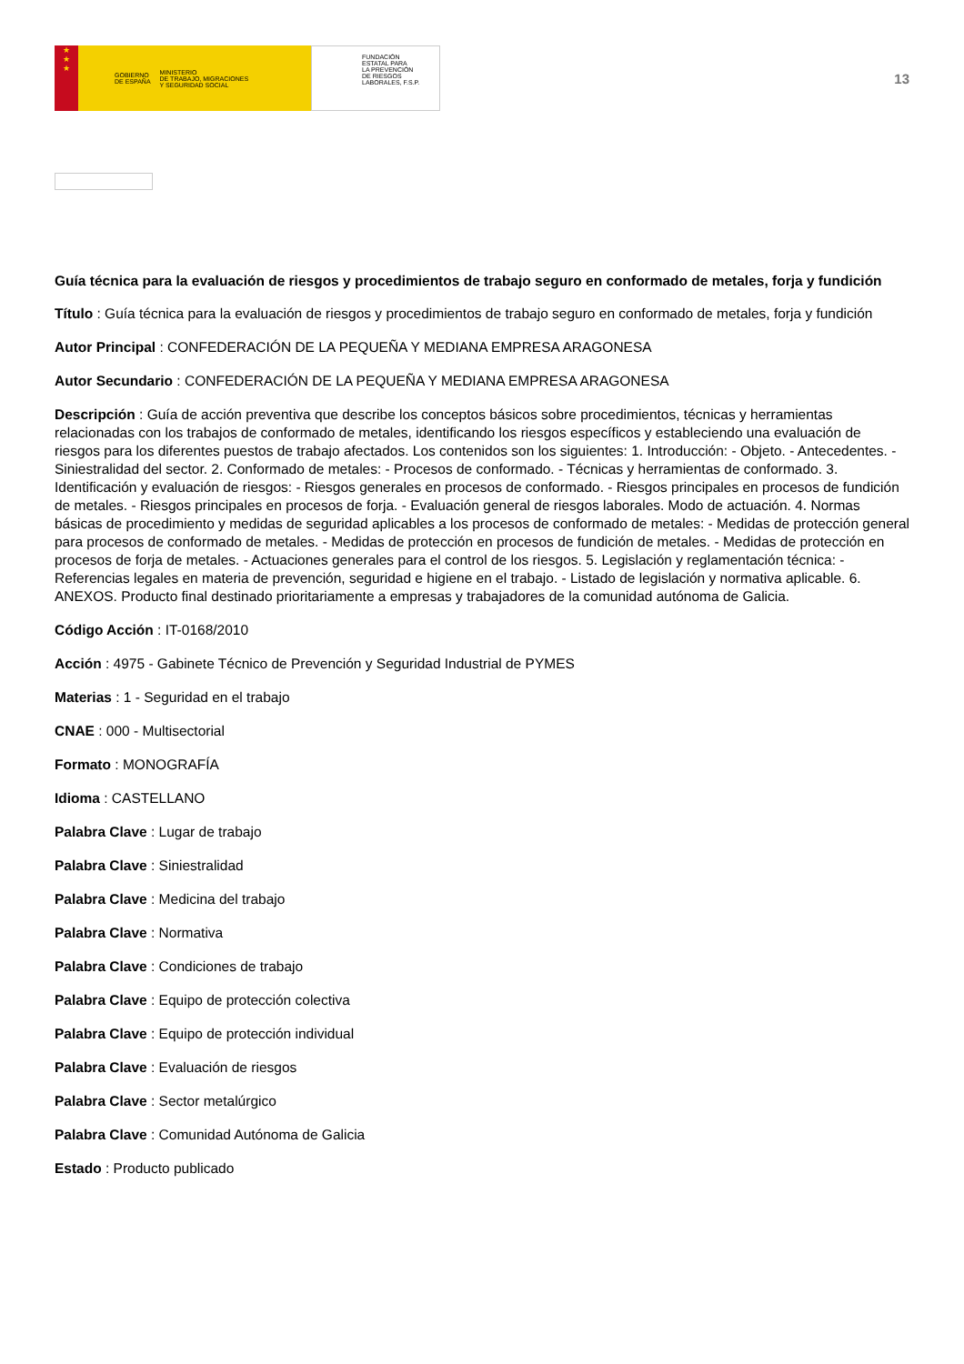★
★
★
GOBIERNO
DE ESPAÑA MINISTERIO
DE TRABAJO, MIGRACIONES
Y SEGURIDAD SOCIAL
FUNDACIÓN
ESTATAL PARA
LA PREVENCIÓN
DE RIESGOS
LABORALES, F.S.P.
13
Guía técnica para la evaluación de riesgos y procedimientos de trabajo seguro en conformado de metales, forja y fundición
Título : Guía técnica para la evaluación de riesgos y procedimientos de trabajo seguro en conformado de metales, forja y fundición
Autor Principal : CONFEDERACIÓN DE LA PEQUEÑA Y MEDIANA EMPRESA ARAGONESA
Autor Secundario : CONFEDERACIÓN DE LA PEQUEÑA Y MEDIANA EMPRESA ARAGONESA
Descripción : Guía de acción preventiva que describe los conceptos básicos sobre procedimientos, técnicas y herramientas relacionadas con los trabajos de conformado de metales, identificando los riesgos específicos y estableciendo una evaluación de riesgos para los diferentes puestos de trabajo afectados. Los contenidos son los siguientes: 1. Introducción: - Objeto. - Antecedentes. - Siniestralidad del sector. 2. Conformado de metales: - Procesos de conformado. - Técnicas y herramientas de conformado. 3. Identificación y evaluación de riesgos: - Riesgos generales en procesos de conformado. - Riesgos principales en procesos de fundición de metales. - Riesgos principales en procesos de forja. - Evaluación general de riesgos laborales. Modo de actuación. 4. Normas básicas de procedimiento y medidas de seguridad aplicables a los procesos de conformado de metales: - Medidas de protección general para procesos de conformado de metales. - Medidas de protección en procesos de fundición de metales. - Medidas de protección en procesos de forja de metales. - Actuaciones generales para el control de los riesgos. 5. Legislación y reglamentación técnica: - Referencias legales en materia de prevención, seguridad e higiene en el trabajo. - Listado de legislación y normativa aplicable. 6. ANEXOS. Producto final destinado prioritariamente a empresas y trabajadores de la comunidad autónoma de Galicia.
Código Acción : IT-0168/2010
Acción : 4975 - Gabinete Técnico de Prevención y Seguridad Industrial de PYMES
Materias : 1 - Seguridad en el trabajo
CNAE : 000 - Multisectorial
Formato : MONOGRAFÍA
Idioma : CASTELLANO
Palabra Clave : Lugar de trabajo
Palabra Clave : Siniestralidad
Palabra Clave : Medicina del trabajo
Palabra Clave : Normativa
Palabra Clave : Condiciones de trabajo
Palabra Clave : Equipo de protección colectiva
Palabra Clave : Equipo de protección individual
Palabra Clave : Evaluación de riesgos
Palabra Clave : Sector metalúrgico
Palabra Clave : Comunidad Autónoma de Galicia
Estado : Producto publicado